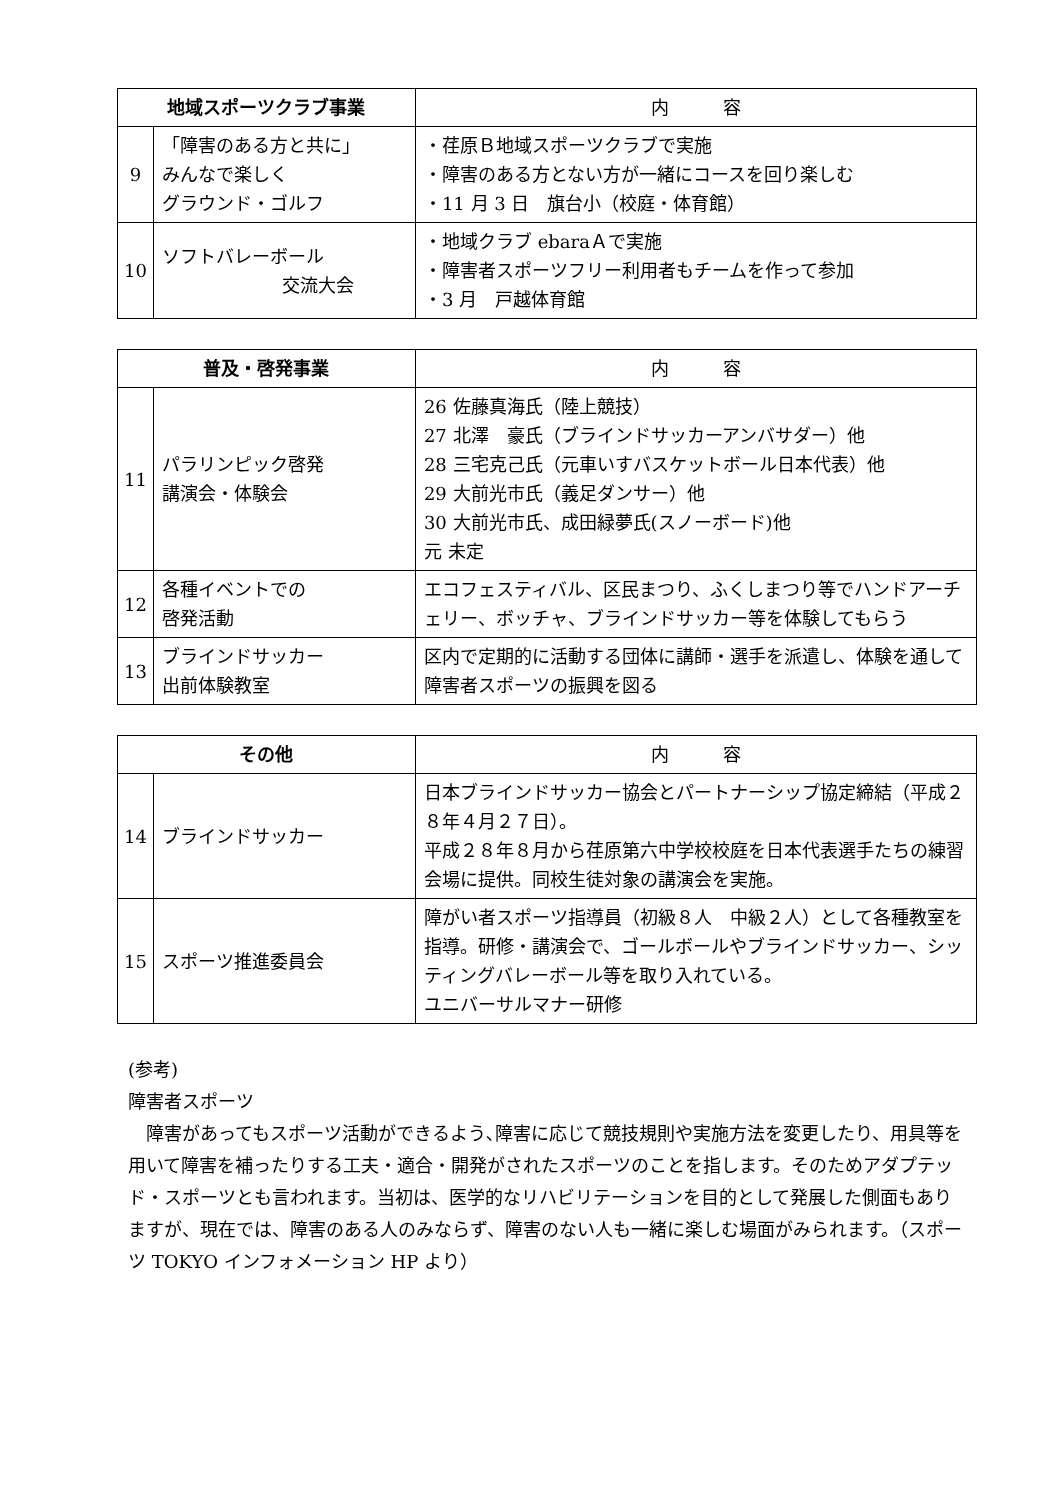| 地域スポーツクラブ事業 | | 内 容 |
| --- | --- | --- |
| 9 | 「障害のある方と共に」 みんなで楽しく グラウンド・ゴルフ | ・荏原Ｂ地域スポーツクラブで実施 ・障害のある方とない方が一緒にコースを回り楽しむ ・11 月 3 日 旗台小（校庭・体育館） |
| 10 | ソフトバレーボール 交流大会 | ・地域クラブ ebaraＡで実施 ・障害者スポーツフリー利用者もチームを作って参加 ・3 月 戸越体育館 |
| 普及・啓発事業 | | 内 容 |
| --- | --- | --- |
| 11 | パラリンピック啓発 講演会・体験会 | 26 佐藤真海氏（陸上競技） 27 北澤 豪氏（ブラインドサッカーアンバサダー）他 28 三宅克己氏（元車いすバスケットボール日本代表）他 29 大前光市氏（義足ダンサー）他 30 大前光市氏、成田緑夢氏(スノーボード)他 元 未定 |
| 12 | 各種イベントでの 啓発活動 | エコフェスティバル、区民まつり、ふくしまつり等でハンドアーチェリー、ボッチャ、ブラインドサッカー等を体験してもらう |
| 13 | ブラインドサッカー 出前体験教室 | 区内で定期的に活動する団体に講師・選手を派遣し、体験を通して障害者スポーツの振興を図る |
| その他 | | 内 容 |
| --- | --- | --- |
| 14 | ブラインドサッカー | 日本ブラインドサッカー協会とパートナーシップ協定締結（平成２８年４月２７日）。 平成２８年８月から荏原第六中学校校庭を日本代表選手たちの練習会場に提供。同校生徒対象の講演会を実施。 |
| 15 | スポーツ推進委員会 | 障がい者スポーツ指導員（初級８人 中級２人）として各種教室を指導。研修・講演会で、ゴールボールやブラインドサッカー、シッティングバレーボール等を取り入れている。 ユニバーサルマナー研修 |
(参考)
障害者スポーツ
　障害があってもスポーツ活動ができるよう､障害に応じて競技規則や実施方法を変更したり、用具等を用いて障害を補ったりする工夫・適合・開発がされたスポーツのことを指します。そのためアダプテッド・スポーツとも言われます。当初は、医学的なリハビリテーションを目的として発展した側面もありますが、現在では、障害のある人のみならず、障害のない人も一緒に楽しむ場面がみられます。（スポーツ TOKYO インフォメーション HP より）